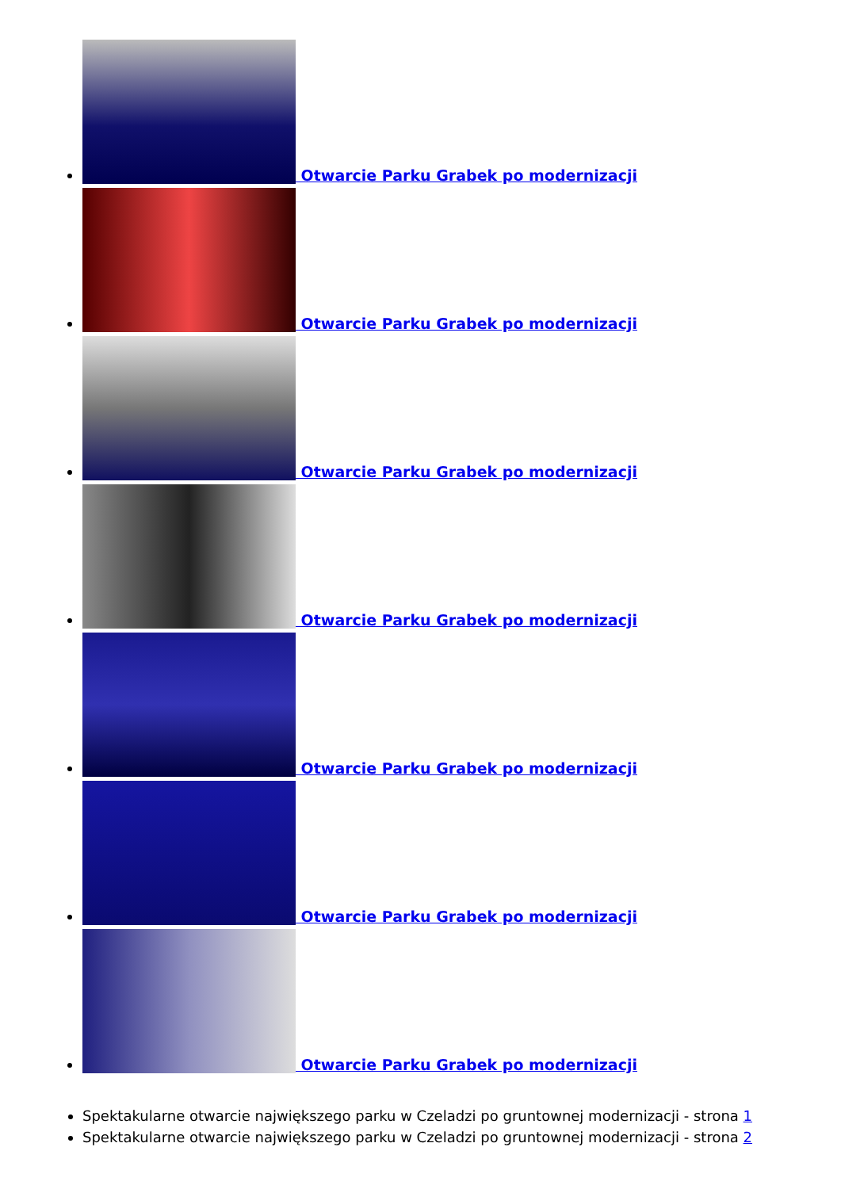Otwarcie Parku Grabek po modernizacji
Otwarcie Parku Grabek po modernizacji
Otwarcie Parku Grabek po modernizacji
Otwarcie Parku Grabek po modernizacji
Otwarcie Parku Grabek po modernizacji
Otwarcie Parku Grabek po modernizacji
Otwarcie Parku Grabek po modernizacji
Spektakularne otwarcie największego parku w Czeladzi po gruntownej modernizacji - strona 1
Spektakularne otwarcie największego parku w Czeladzi po gruntownej modernizacji - strona 2